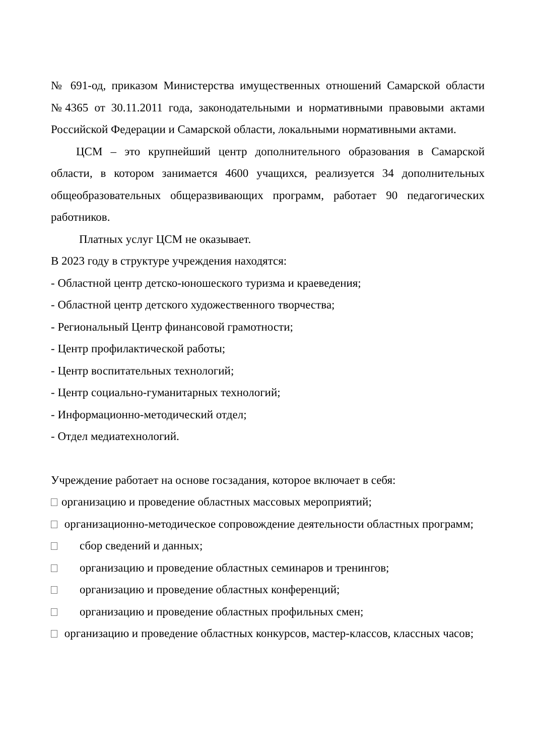№ 691-од, приказом Министерства имущественных отношений Самарской области №4365 от 30.11.2011 года, законодательными и нормативными правовыми актами Российской Федерации и Самарской области, локальными нормативными актами.
ЦСМ – это крупнейший центр дополнительного образования в Самарской области, в котором занимается 4600 учащихся, реализуется 34 дополнительных общеобразовательных общеразвивающих программ, работает 90 педагогических работников.
Платных услуг ЦСМ не оказывает.
В 2023 году в структуре учреждения находятся:
- Областной центр детско-юношеского туризма и краеведения;
- Областной центр детского художественного творчества;
- Региональный Центр финансовой грамотности;
- Центр профилактической работы;
- Центр воспитательных технологий;
- Центр социально-гуманитарных технологий;
- Информационно-методический отдел;
- Отдел медиатехнологий.
Учреждение работает на основе госзадания, которое включает в себя:
организацию и проведение областных массовых мероприятий;
организационно-методическое сопровождение деятельности областных программ;
сбор сведений и данных;
организацию и проведение областных семинаров и тренингов;
организацию и проведение областных конференций;
организацию и проведение областных профильных смен;
организацию и проведение областных конкурсов, мастер-классов, классных часов;